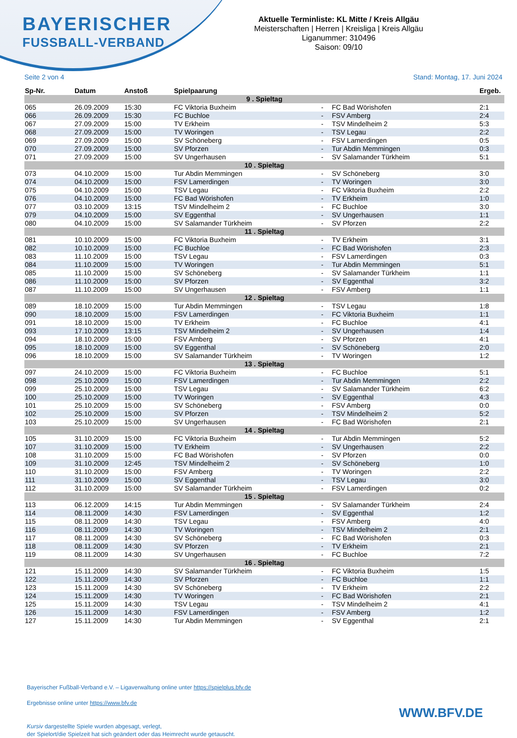BAYERISCHER
FUSSBALL-VERBAND
Aktuelle Terminliste: KL Mitte / Kreis Allgäu
Meisterschaften | Herren | Kreisliga | Kreis Allgäu
Liganummer: 310496
Saison: 09/10
Seite 2 von 4 Stand: Montag, 17. Juni 2024
| Sp-Nr. | Datum | Anstoß | Spielpaarung | | | Ergeb. |
| --- | --- | --- | --- | --- | --- | --- |
| 9 . Spieltag | | | | | | |
| 065 | 26.09.2009 | 15:30 | FC Viktoria Buxheim | - | FC Bad Wörishofen | 2:1 |
| 066 | 26.09.2009 | 15:30 | FC Buchloe | - | FSV Amberg | 2:4 |
| 067 | 27.09.2009 | 15:00 | TV Erkheim | - | TSV Mindelheim 2 | 5:3 |
| 068 | 27.09.2009 | 15:00 | TV Woringen | - | TSV Legau | 2:2 |
| 069 | 27.09.2009 | 15:00 | SV Schöneberg | - | FSV Lamerdingen | 0:5 |
| 070 | 27.09.2009 | 15:00 | SV Pforzen | - | Tur Abdin Memmingen | 0:3 |
| 071 | 27.09.2009 | 15:00 | SV Ungerhausen | - | SV Salamander Türkheim | 5:1 |
| 10 . Spieltag | | | | | | |
| 073 | 04.10.2009 | 15:00 | Tur Abdin Memmingen | - | SV Schöneberg | 3:0 |
| 074 | 04.10.2009 | 15:00 | FSV Lamerdingen | - | TV Woringen | 3:0 |
| 075 | 04.10.2009 | 15:00 | TSV Legau | - | FC Viktoria Buxheim | 2:2 |
| 076 | 04.10.2009 | 15:00 | FC Bad Wörishofen | - | TV Erkheim | 1:0 |
| 077 | 03.10.2009 | 13:15 | TSV Mindelheim 2 | - | FC Buchloe | 3:0 |
| 079 | 04.10.2009 | 15:00 | SV Eggenthal | - | SV Ungerhausen | 1:1 |
| 080 | 04.10.2009 | 15:00 | SV Salamander Türkheim | - | SV Pforzen | 2:2 |
| 11 . Spieltag | | | | | | |
| 081 | 10.10.2009 | 15:00 | FC Viktoria Buxheim | - | TV Erkheim | 3:1 |
| 082 | 10.10.2009 | 15:00 | FC Buchloe | - | FC Bad Wörishofen | 2:3 |
| 083 | 11.10.2009 | 15:00 | TSV Legau | - | FSV Lamerdingen | 0:3 |
| 084 | 11.10.2009 | 15:00 | TV Woringen | - | Tur Abdin Memmingen | 5:1 |
| 085 | 11.10.2009 | 15:00 | SV Schöneberg | - | SV Salamander Türkheim | 1:1 |
| 086 | 11.10.2009 | 15:00 | SV Pforzen | - | SV Eggenthal | 3:2 |
| 087 | 11.10.2009 | 15:00 | SV Ungerhausen | - | FSV Amberg | 1:1 |
| 12 . Spieltag | | | | | | |
| 089 | 18.10.2009 | 15:00 | Tur Abdin Memmingen | - | TSV Legau | 1:8 |
| 090 | 18.10.2009 | 15:00 | FSV Lamerdingen | - | FC Viktoria Buxheim | 1:1 |
| 091 | 18.10.2009 | 15:00 | TV Erkheim | - | FC Buchloe | 4:1 |
| 093 | 17.10.2009 | 13:15 | TSV Mindelheim 2 | - | SV Ungerhausen | 1:4 |
| 094 | 18.10.2009 | 15:00 | FSV Amberg | - | SV Pforzen | 4:1 |
| 095 | 18.10.2009 | 15:00 | SV Eggenthal | - | SV Schöneberg | 2:0 |
| 096 | 18.10.2009 | 15:00 | SV Salamander Türkheim | - | TV Woringen | 1:2 |
| 13 . Spieltag | | | | | | |
| 097 | 24.10.2009 | 15:00 | FC Viktoria Buxheim | - | FC Buchloe | 5:1 |
| 098 | 25.10.2009 | 15:00 | FSV Lamerdingen | - | Tur Abdin Memmingen | 2:2 |
| 099 | 25.10.2009 | 15:00 | TSV Legau | - | SV Salamander Türkheim | 6:2 |
| 100 | 25.10.2009 | 15:00 | TV Woringen | - | SV Eggenthal | 4:3 |
| 101 | 25.10.2009 | 15:00 | SV Schöneberg | - | FSV Amberg | 0:0 |
| 102 | 25.10.2009 | 15:00 | SV Pforzen | - | TSV Mindelheim 2 | 5:2 |
| 103 | 25.10.2009 | 15:00 | SV Ungerhausen | - | FC Bad Wörishofen | 2:1 |
| 14 . Spieltag | | | | | | |
| 105 | 31.10.2009 | 15:00 | FC Viktoria Buxheim | - | Tur Abdin Memmingen | 5:2 |
| 107 | 31.10.2009 | 15:00 | TV Erkheim | - | SV Ungerhausen | 2:2 |
| 108 | 31.10.2009 | 15:00 | FC Bad Wörishofen | - | SV Pforzen | 0:0 |
| 109 | 31.10.2009 | 12:45 | TSV Mindelheim 2 | - | SV Schöneberg | 1:0 |
| 110 | 31.10.2009 | 15:00 | FSV Amberg | - | TV Woringen | 2:2 |
| 111 | 31.10.2009 | 15:00 | SV Eggenthal | - | TSV Legau | 3:0 |
| 112 | 31.10.2009 | 15:00 | SV Salamander Türkheim | - | FSV Lamerdingen | 0:2 |
| 15 . Spieltag | | | | | | |
| 113 | 06.12.2009 | 14:15 | Tur Abdin Memmingen | - | SV Salamander Türkheim | 2:4 |
| 114 | 08.11.2009 | 14:30 | FSV Lamerdingen | - | SV Eggenthal | 1:2 |
| 115 | 08.11.2009 | 14:30 | TSV Legau | - | FSV Amberg | 4:0 |
| 116 | 08.11.2009 | 14:30 | TV Woringen | - | TSV Mindelheim 2 | 2:1 |
| 117 | 08.11.2009 | 14:30 | SV Schöneberg | - | FC Bad Wörishofen | 0:3 |
| 118 | 08.11.2009 | 14:30 | SV Pforzen | - | TV Erkheim | 2:1 |
| 119 | 08.11.2009 | 14:30 | SV Ungerhausen | - | FC Buchloe | 7:2 |
| 16 . Spieltag | | | | | | |
| 121 | 15.11.2009 | 14:30 | SV Salamander Türkheim | - | FC Viktoria Buxheim | 1:5 |
| 122 | 15.11.2009 | 14:30 | SV Pforzen | - | FC Buchloe | 1:1 |
| 123 | 15.11.2009 | 14:30 | SV Schöneberg | - | TV Erkheim | 2:2 |
| 124 | 15.11.2009 | 14:30 | TV Woringen | - | FC Bad Wörishofen | 2:1 |
| 125 | 15.11.2009 | 14:30 | TSV Legau | - | TSV Mindelheim 2 | 4:1 |
| 126 | 15.11.2009 | 14:30 | FSV Lamerdingen | - | FSV Amberg | 1:2 |
| 127 | 15.11.2009 | 14:30 | Tur Abdin Memmingen | - | SV Eggenthal | 2:1 |
Bayerischer Fußball-Verband e.V. – Ligaverwaltung online unter https://spielplus.bfv.de
Ergebnisse online unter https://www.bfv.de
Kursiv dargestellte Spiele wurden abgesagt, verlegt,
der Spielort/die Spielzeit hat sich geändert oder das Heimrecht wurde getauscht.
WWW.BFV.DE